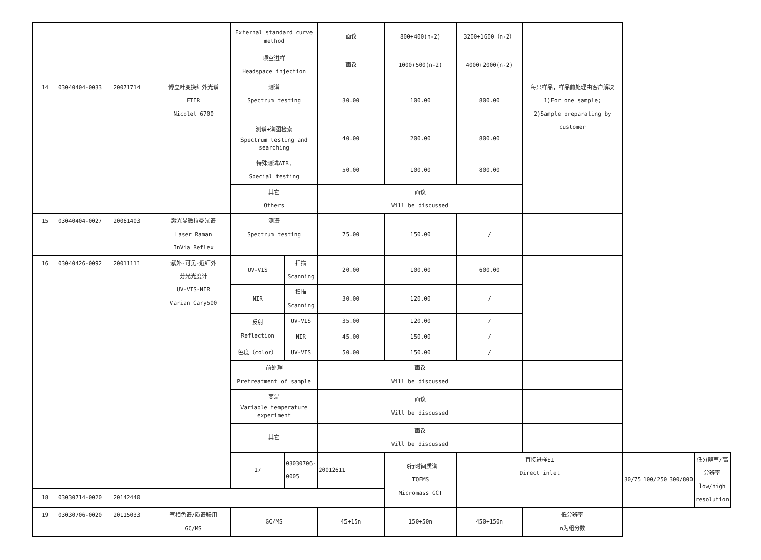| | | | | External standard curve method | | 面议 | 800+400(n-2) | 3200+1600（n-2） | | | | | |
| | | | | 项空进样 Headspace injection | | 面议 | 1000+500(n-2) | 4000+2000(n-2) | | | | | |
| 14 | 03040404-0033 | 20071714 | 傅立叶变换红外光谱 FTIR Nicolet 6700 | 测谱 Spectrum testing | | 30.00 | 100.00 | 800.00 | 每只样品，样品前处理由客户解决 1)For one sample; 2)Sample preparating by customer | | | | |
| | | | | 测谱+谱图检索 Spectrum testing and searching | | 40.00 | 200.00 | 800.00 | | | | | |
| | | | | 特殊测试ATR, Special testing | | 50.00 | 100.00 | 800.00 | | | | | |
| | | | | 其它 Others | | 面议 Will be discussed | | | | | | | |
| 15 | 03040404-0027 | 20061403 | 激光显微拉曼光谱 Laser Raman InVia Reflex | 测谱 Spectrum testing | | 75.00 | 150.00 | / | | | | | |
| 16 | 03040426-0092 | 20011111 | 紫外-可见-近红外 分光光度计 UV-VIS-NIR Varian Cary500 | UV-VIS | 扫描 Scanning | 20.00 | 100.00 | 600.00 | | | | | |
| | | | | NIR | 扫描 Scanning | 30.00 | 120.00 | / | | | | | |
| | | | | 反射 Reflection | UV-VIS | 35.00 | 120.00 | / | | | | | |
| | | | | | NIR | 45.00 | 150.00 | / | | | | | |
| | | | | 色度（color） | UV-VIS | 50.00 | 150.00 | / | | | | | |
| | | | | 前处理 Pretreatment of sample | | 面议 Will be discussed | | | | | | | |
| | | | | 变温 Variable temperature experiment | | 面议 Will be discussed | | | | | | | |
| | | | | 其它 | | 面议 Will be discussed | | | | | | | |
| | | | | 17 | 03030706-0005 | 20012611 | 飞行时间质谱 TOFMS Micromass GCT | 直接进样EI Direct inlet | | 30/75 | 100/250 | 300/800 | 低分辨率/高分辨率 low/high resolution |
| 18 | 03030714-0020 | 20142440 | | | | | | | | | | | |
| 19 | 03030706-0020 | 20115033 | 气相色谱/质谱联用 GC/MS | GC/MS | | 45+15n | 150+50n | 450+150n | 低分辨率 n为组分数 | | | | |